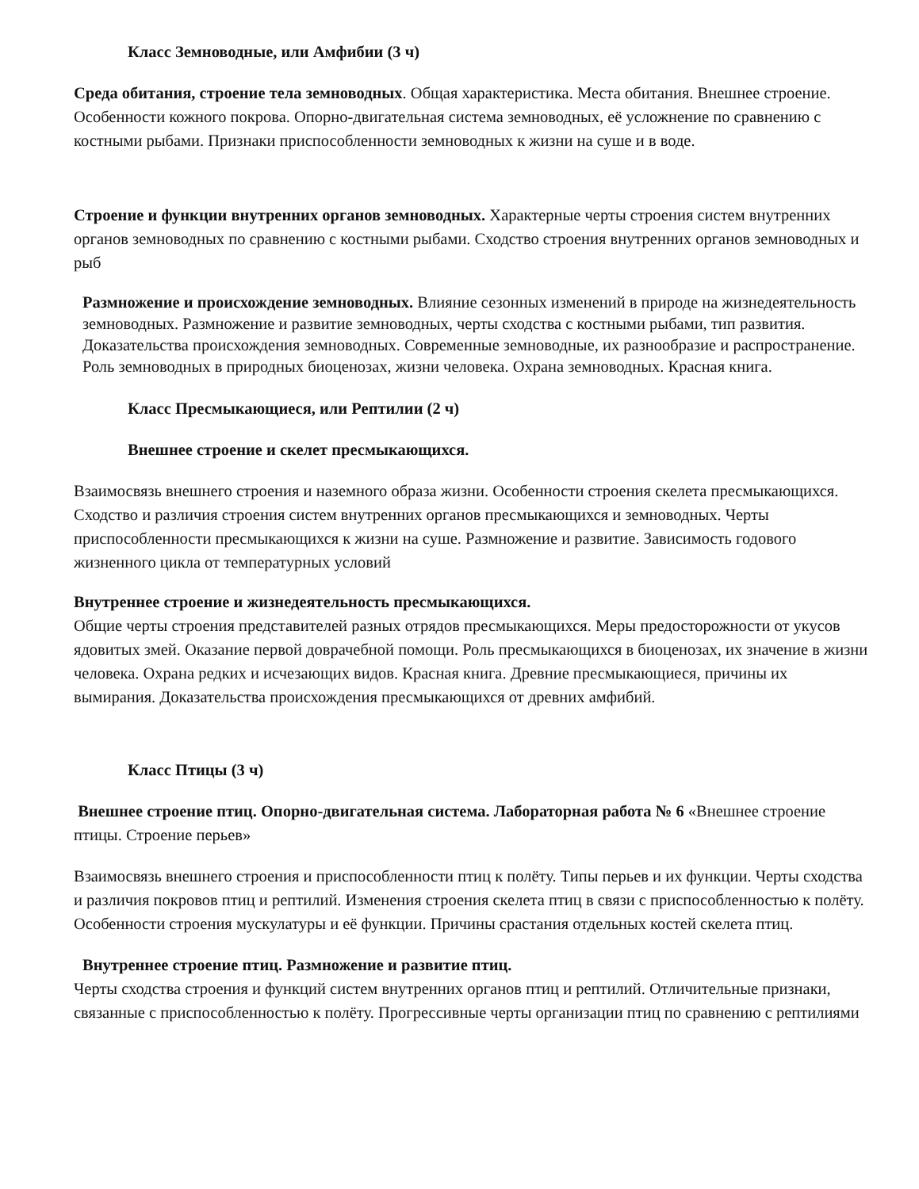Класс Земноводные, или Амфибии (3 ч)
Среда обитания, строение тела земноводных. Общая характеристика. Места обитания. Внешнее строение. Особенности кожного покрова. Опорно-двигательная система земноводных, её усложнение по сравнению с костными рыбами. Признаки приспособленности земноводных к жизни на суше и в воде.
Строение и функции внутренних органов земноводных. Характерные черты строения систем внутренних органов земноводных по сравнению с костными рыбами. Сходство строения внутренних органов земноводных и рыб
Размножение и происхождение земноводных. Влияние сезонных изменений в природе на жизнедеятельность земноводных. Размножение и развитие земноводных, черты сходства с костными рыбами, тип развития. Доказательства происхождения земноводных. Современные земноводные, их разнообразие и распространение. Роль земноводных в природных биоценозах, жизни человека. Охрана земноводных. Красная книга.
Класс Пресмыкающиеся, или Рептилии (2 ч)
Внешнее строение и скелет пресмыкающихся.
Взаимосвязь внешнего строения и наземного образа жизни. Особенности строения скелета пресмыкающихся.
Сходство и различия строения систем внутренних органов пресмыкающихся и земноводных. Черты приспособленности пресмыкающихся к жизни на суше. Размножение и развитие. Зависимость годового жизненного цикла от температурных условий
Внутреннее строение и жизнедеятельность пресмыкающихся.
Общие черты строения представителей разных отрядов пресмыкающихся. Меры предосторожности от укусов ядовитых змей. Оказание первой доврачебной помощи. Роль пресмыкающихся в биоценозах, их значение в жизни человека. Охрана редких и исчезающих видов. Красная книга. Древние пресмыкающиеся, причины их вымирания. Доказательства происхождения пресмыкающихся от древних амфибий.
Класс Птицы (3 ч)
Внешнее строение птиц. Опорно-двигательная система. Лабораторная работа № 6 «Внешнее строение птицы. Строение перьев»
Взаимосвязь внешнего строения и приспособленности птиц к полёту. Типы перьев и их функции. Черты сходства и различия покровов птиц и рептилий. Изменения строения скелета птиц в связи с приспособленностью к полёту. Особенности строения мускулатуры и её функции. Причины срастания отдельных костей скелета птиц.
Внутреннее строение птиц. Размножение и развитие птиц.
Черты сходства строения и функций систем внутренних органов птиц и рептилий. Отличительные признаки, связанные с приспособленностью к полёту. Прогрессивные черты организации птиц по сравнению с рептилиями